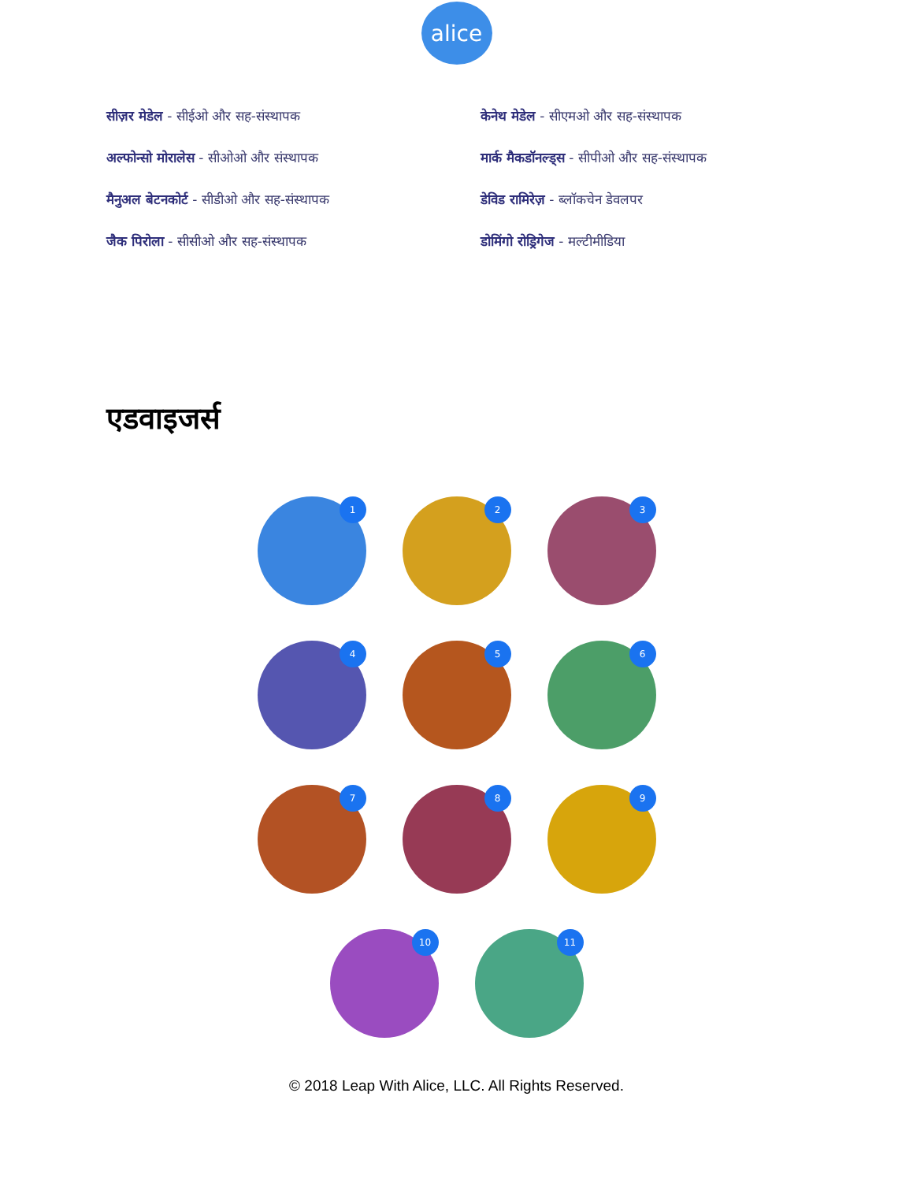alice
सीज़र मेडेल - सीईओ और सह-संस्थापक
केनेथ मेडेल - सीएमओ और सह-संस्थापक
अल्फोन्सो मोरालेस - सीओओ और संस्थापक
मार्क मैकडॉनल्ड्स - सीपीओ और सह-संस्थापक
मैनुअल बेटनकोर्ट - सीडीओ और सह-संस्थापक
डेविड रामिरेज़ - ब्लॉकचेन डेवलपर
जैक पिरोला - सीसीओ और सह-संस्थापक
डोमिंगो रोड्रिगेज - मल्टीमीडिया
एडवाइजर्स
1
2
3
4
5
6
7
8
9
10
11
© 2018 Leap With Alice, LLC. All Rights Reserved.